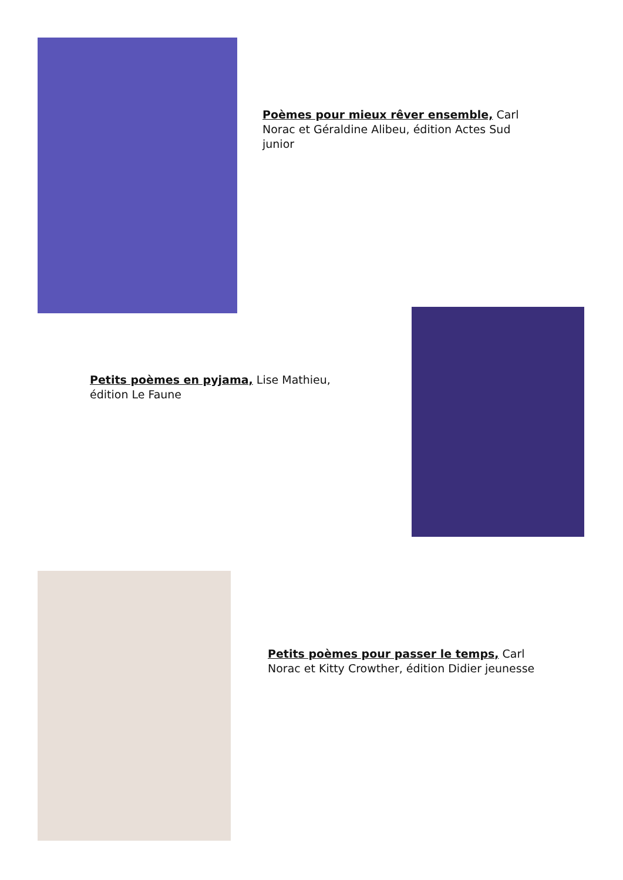Poèmes pour mieux rêver ensemble, Carl Norac et Géraldine Alibeu, édition Actes Sud junior
Petits poèmes en pyjama, Lise Mathieu, édition Le Faune
Petits poèmes pour passer le temps, Carl Norac et Kitty Crowther, édition Didier jeunesse